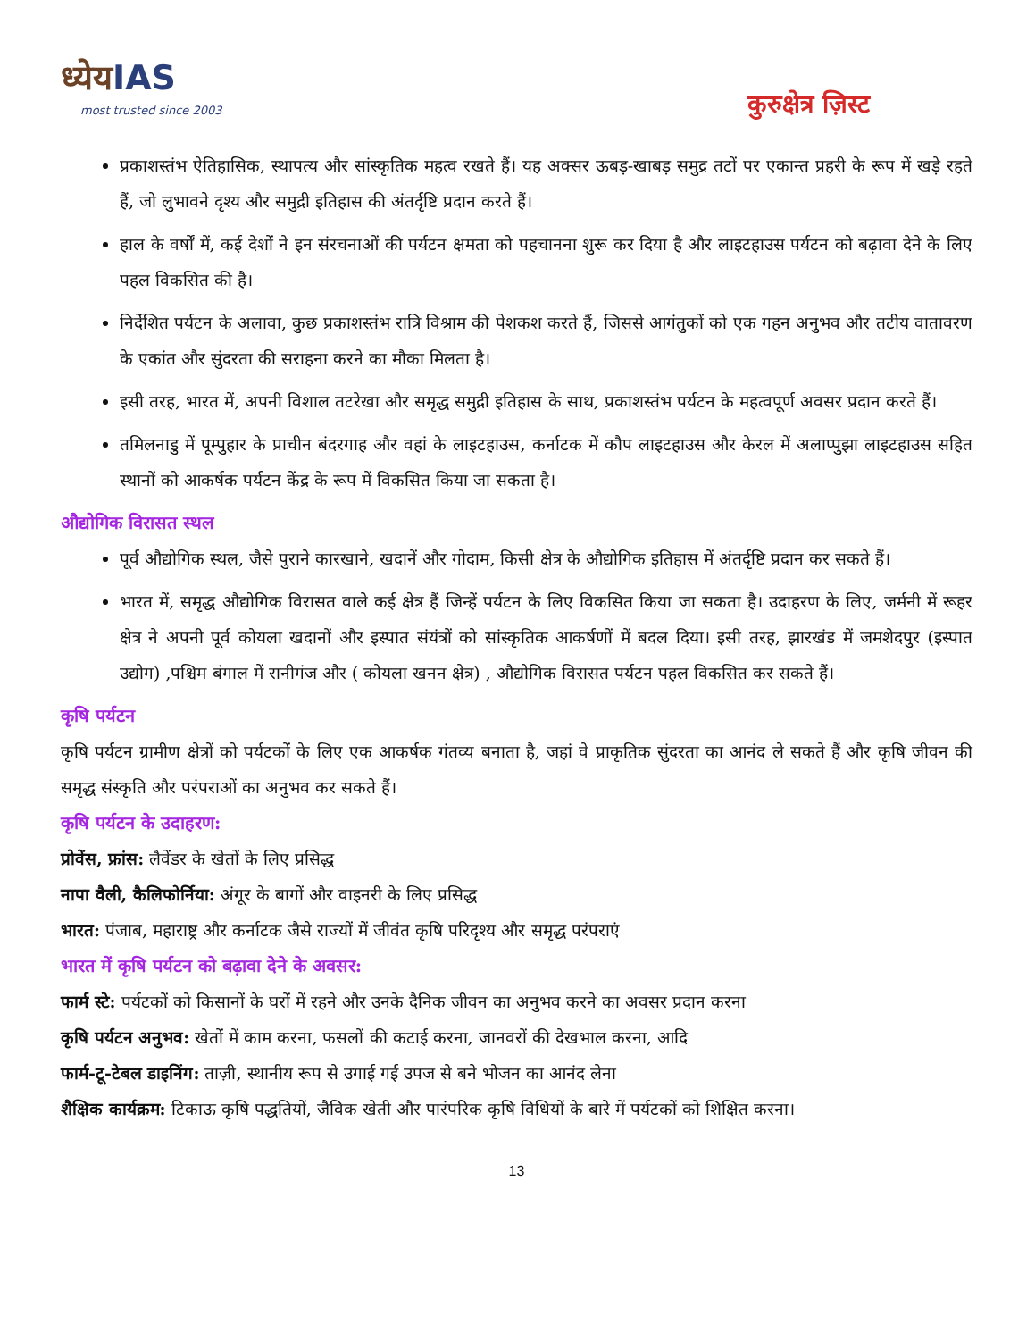ध्येयIAS
most trusted since 2003
कुरुक्षेत्र ज़िस्ट
प्रकाशस्तंभ ऐतिहासिक, स्थापत्य और सांस्कृतिक महत्व रखते हैं। यह अक्सर ऊबड़-खाबड़ समुद्र तटों पर एकान्त प्रहरी के रूप में खड़े रहते हैं, जो लुभावने दृश्य और समुद्री इतिहास की अंतर्दृष्टि प्रदान करते हैं।
हाल के वर्षों में, कई देशों ने इन संरचनाओं की पर्यटन क्षमता को पहचानना शुरू कर दिया है और लाइटहाउस पर्यटन को बढ़ावा देने के लिए पहल विकसित की है।
निर्देशित पर्यटन के अलावा, कुछ प्रकाशस्तंभ रात्रि विश्राम की पेशकश करते हैं, जिससे आगंतुकों को एक गहन अनुभव और तटीय वातावरण के एकांत और सुंदरता की सराहना करने का मौका मिलता है।
इसी तरह, भारत में, अपनी विशाल तटरेखा और समृद्ध समुद्री इतिहास के साथ, प्रकाशस्तंभ पर्यटन के महत्वपूर्ण अवसर प्रदान करते हैं।
तमिलनाडु में पूम्पुहार के प्राचीन बंदरगाह और वहां के लाइटहाउस, कर्नाटक में कौप लाइटहाउस और केरल में अलाप्पुझा लाइटहाउस सहित स्थानों को आकर्षक पर्यटन केंद्र के रूप में विकसित किया जा सकता है।
औद्योगिक विरासत स्थल
पूर्व औद्योगिक स्थल, जैसे पुराने कारखाने, खदानें और गोदाम, किसी क्षेत्र के औद्योगिक इतिहास में अंतर्दृष्टि प्रदान कर सकते हैं।
भारत में, समृद्ध औद्योगिक विरासत वाले कई क्षेत्र हैं जिन्हें पर्यटन के लिए विकसित किया जा सकता है। उदाहरण के लिए, जर्मनी में रूहर क्षेत्र ने अपनी पूर्व कोयला खदानों और इस्पात संयंत्रों को सांस्कृतिक आकर्षणों में बदल दिया। इसी तरह, झारखंड में जमशेदपुर (इस्पात उद्योग) ,पश्चिम बंगाल में रानीगंज और ( कोयला खनन क्षेत्र) , औद्योगिक विरासत पर्यटन पहल विकसित कर सकते हैं।
कृषि पर्यटन
कृषि पर्यटन ग्रामीण क्षेत्रों को पर्यटकों के लिए एक आकर्षक गंतव्य बनाता है, जहां वे प्राकृतिक सुंदरता का आनंद ले सकते हैं और कृषि जीवन की समृद्ध संस्कृति और परंपराओं का अनुभव कर सकते हैं।
कृषि पर्यटन के उदाहरण:
प्रोवेंस, फ्रांस: लैवेंडर के खेतों के लिए प्रसिद्ध
नापा वैली, कैलिफोर्निया: अंगूर के बागों और वाइनरी के लिए प्रसिद्ध
भारत: पंजाब, महाराष्ट्र और कर्नाटक जैसे राज्यों में जीवंत कृषि परिदृश्य और समृद्ध परंपराएं
भारत में कृषि पर्यटन को बढ़ावा देने के अवसर:
फार्म स्टे: पर्यटकों को किसानों के घरों में रहने और उनके दैनिक जीवन का अनुभव करने का अवसर प्रदान करना
कृषि पर्यटन अनुभव: खेतों में काम करना, फसलों की कटाई करना, जानवरों की देखभाल करना, आदि
फार्म-टू-टेबल डाइनिंग: ताज़ी, स्थानीय रूप से उगाई गई उपज से बने भोजन का आनंद लेना
शैक्षिक कार्यक्रम: टिकाऊ कृषि पद्धतियों, जैविक खेती और पारंपरिक कृषि विधियों के बारे में पर्यटकों को शिक्षित करना।
13